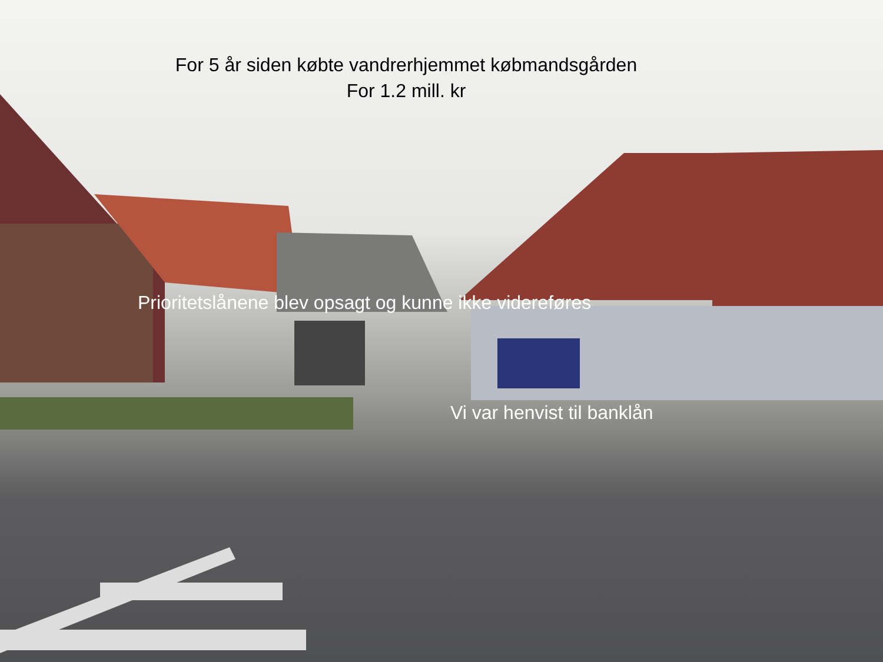For 5 år siden købte vandrerhjemmet købmandsgården
For 1.2 mill. kr
Prioritetslånene blev opsagt og kunne ikke videreføres
Vi var henvist til banklån